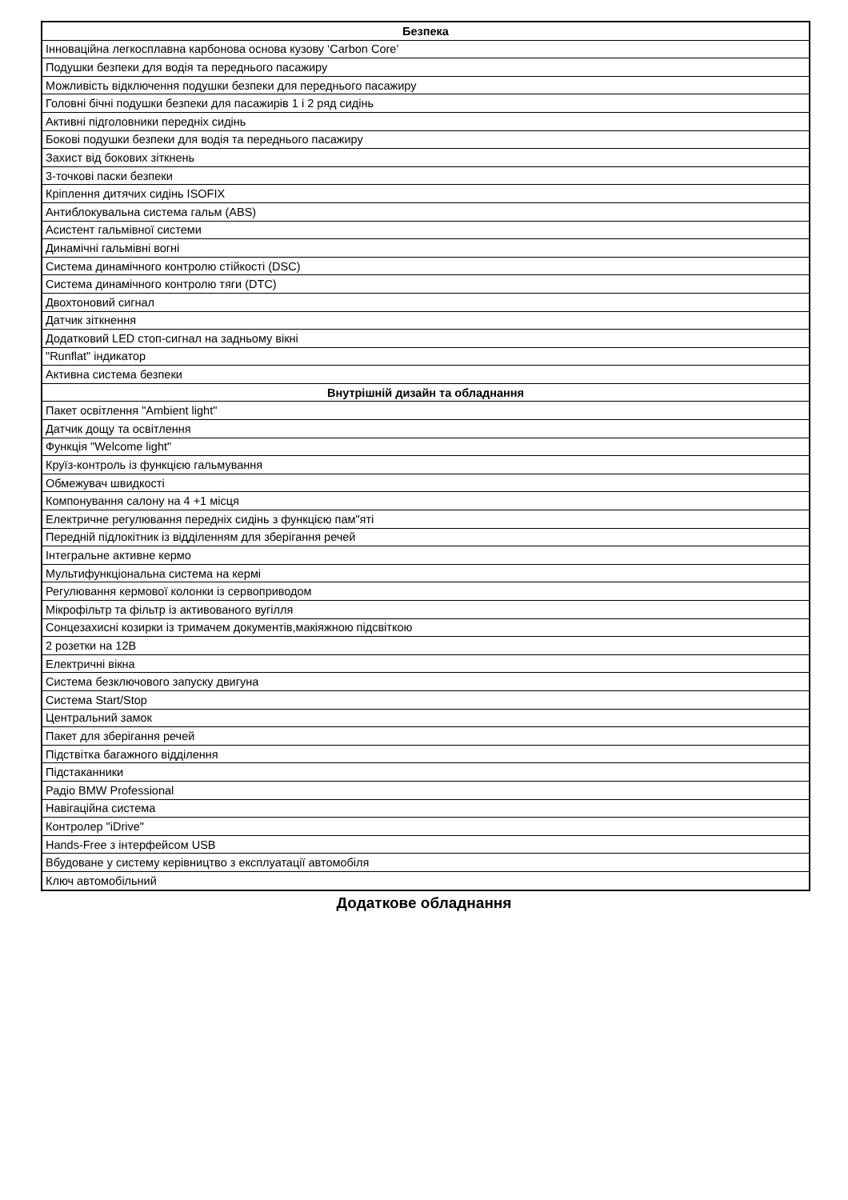| Безпека |
| --- |
| Інноваційна легкосплавна карбонова основа кузову ‘Carbon Core’ |
| Подушки безпеки для водія та переднього пасажиру |
| Можливість відключення подушки безпеки для переднього пасажиру |
| Головні бічні подушки безпеки для пасажирів 1 і 2 ряд сидінь |
| Активні підголовники передніх сидінь |
| Бокові подушки безпеки для водія та переднього пасажиру |
| Захист від бокових зіткнень |
| 3-точкові паски безпеки |
| Кріплення дитячих сидінь ISOFIX |
| Антиблокувальна система гальм (ABS) |
| Асистент гальмівної системи |
| Динамічні гальмівні вогні |
| Система динамічного контролю стійкості (DSC) |
| Система динамічного контролю тяги (DTC) |
| Двохтоновий сигнал |
| Датчик зіткнення |
| Додатковий LED стоп-сигнал на задньому вікні |
| "Runflat" індикатор |
| Активна система безпеки |
| Внутрішній дизайн та обладнання |
| Пакет освітлення "Ambient light" |
| Датчик дощу та освітлення |
| Функція "Welcome light" |
| Круїз-контроль із функцією гальмування |
| Обмежувач швидкості |
| Компонування салону на 4 +1 місця |
| Електричне регулювання передніх сидінь з функцією пам"яті |
| Передній підлокітник із відділенням для зберігання речей |
| Інтегральне активне кермо |
| Мультифункціональна система на кермі |
| Регулювання кермової колонки із сервоприводом |
| Мікрофільтр та фільтр із активованого вугілля |
| Сонцезахисні козирки із тримачем документів,макіяжною підсвіткою |
| 2 розетки на 12В |
| Електричні вікна |
| Система безключового запуску двигуна |
| Система Start/Stop |
| Центральний замок |
| Пакет для зберігання речей |
| Підствітка багажного відділення |
| Підстаканники |
| Радіо BMW Professional |
| Навігаційна система |
| Контролер "iDrive" |
| Hands-Free з інтерфейсом USB |
| Вбудоване у систему керівництво з експлуатації автомобіля |
| Ключ автомобільний |
Додаткове обладнання